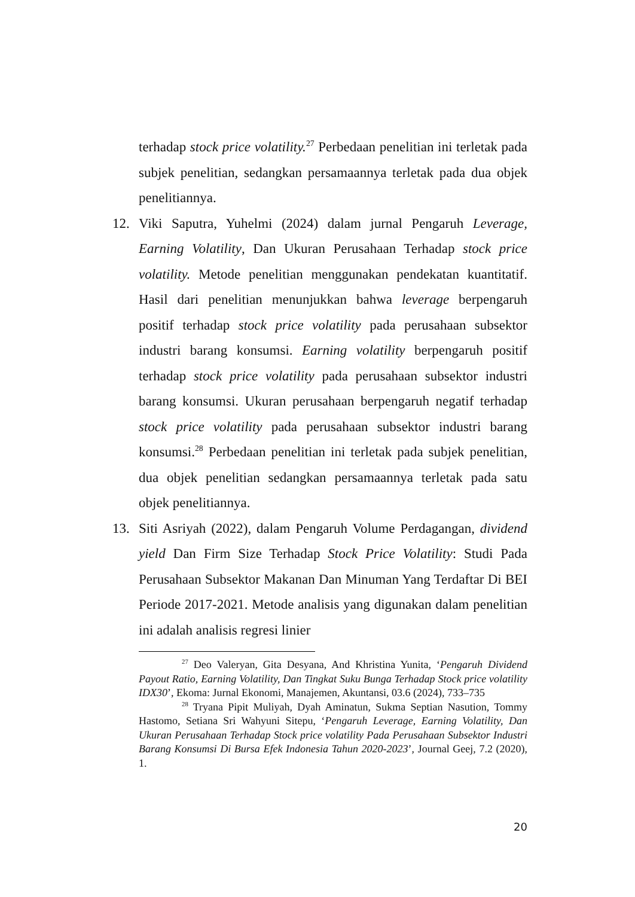terhadap stock price volatility.<sup>27</sup> Perbedaan penelitian ini terletak pada subjek penelitian, sedangkan persamaannya terletak pada dua objek penelitiannya.
12. Viki Saputra, Yuhelmi (2024) dalam jurnal Pengaruh Leverage, Earning Volatility, Dan Ukuran Perusahaan Terhadap stock price volatility. Metode penelitian menggunakan pendekatan kuantitatif. Hasil dari penelitian menunjukkan bahwa leverage berpengaruh positif terhadap stock price volatility pada perusahaan subsektor industri barang konsumsi. Earning volatility berpengaruh positif terhadap stock price volatility pada perusahaan subsektor industri barang konsumsi. Ukuran perusahaan berpengaruh negatif terhadap stock price volatility pada perusahaan subsektor industri barang konsumsi.<sup>28</sup> Perbedaan penelitian ini terletak pada subjek penelitian, dua objek penelitian sedangkan persamaannya terletak pada satu objek penelitiannya.
13. Siti Asriyah (2022), dalam Pengaruh Volume Perdagangan, dividend yield Dan Firm Size Terhadap Stock Price Volatility: Studi Pada Perusahaan Subsektor Makanan Dan Minuman Yang Terdaftar Di BEI Periode 2017-2021. Metode analisis yang digunakan dalam penelitian ini adalah analisis regresi linier
<sup>27</sup> Deo Valeryan, Gita Desyana, And Khristina Yunita, ‘Pengaruh Dividend Payout Ratio, Earning Volatility, Dan Tingkat Suku Bunga Terhadap Stock price volatility IDX30’, Ekoma: Jurnal Ekonomi, Manajemen, Akuntansi, 03.6 (2024), 733–735
<sup>28</sup> Tryana Pipit Muliyah, Dyah Aminatun, Sukma Septian Nasution, Tommy Hastomo, Setiana Sri Wahyuni Sitepu, ‘Pengaruh Leverage, Earning Volatility, Dan Ukuran Perusahaan Terhadap Stock price volatility Pada Perusahaan Subsektor Industri Barang Konsumsi Di Bursa Efek Indonesia Tahun 2020-2023’, Journal Geej, 7.2 (2020), 1.
20